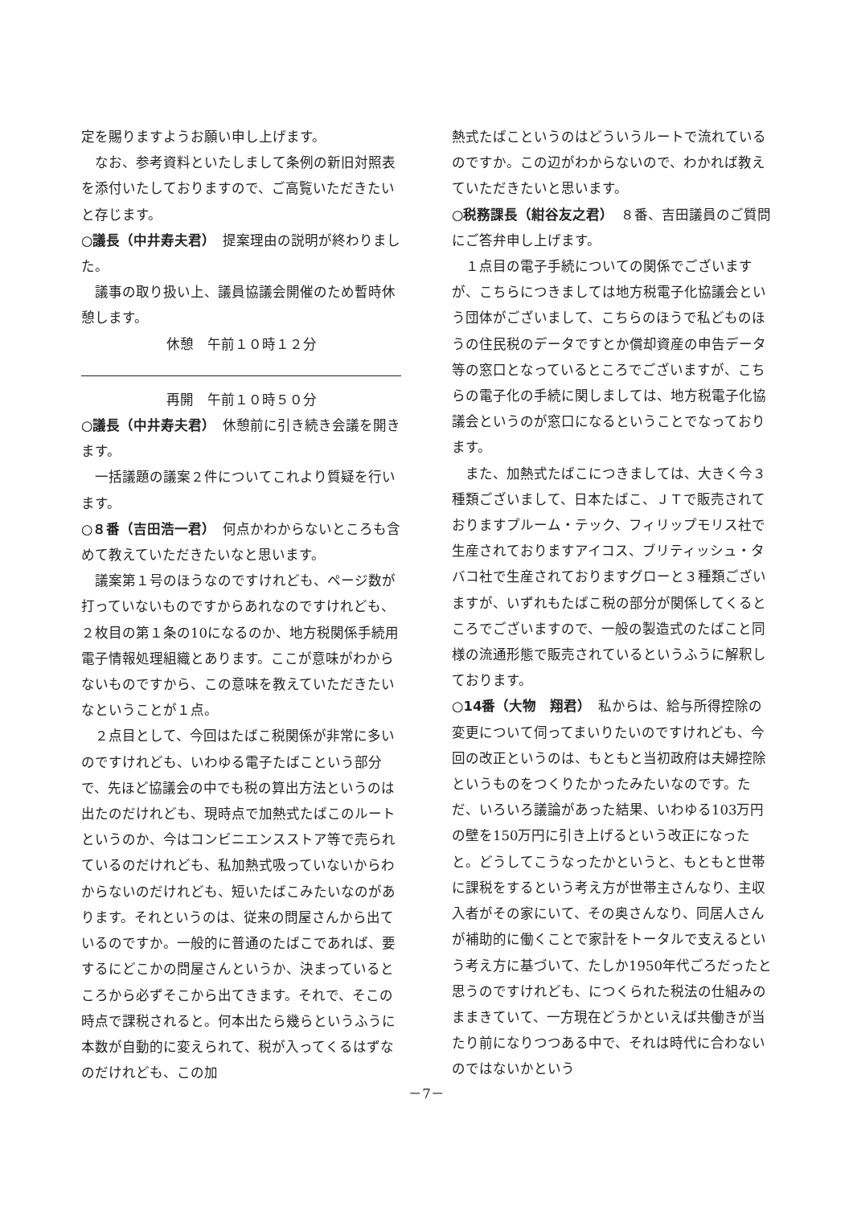定を賜りますようお願い申し上げます。
なお、参考資料といたしまして条例の新旧対照表を添付いたしておりますので、ご高覧いただきたいと存じます。
○議長（中井寿夫君）　提案理由の説明が終わりました。
議事の取り扱い上、議員協議会開催のため暫時休憩します。
休憩　午前１０時１２分
再開　午前１０時５０分
○議長（中井寿夫君）　休憩前に引き続き会議を開きます。
一括議題の議案２件についてこれより質疑を行います。
○８番（吉田浩一君）　何点かわからないところも含めて教えていただきたいなと思います。
議案第１号のほうなのですけれども、ページ数が打っていないものですからあれなのですけれども、２枚目の第１条の10になるのか、地方税関係手続用電子情報処理組織とあります。ここが意味がわからないものですから、この意味を教えていただきたいなということが１点。
２点目として、今回はたばこ税関係が非常に多いのですけれども、いわゆる電子たばこという部分で、先ほど協議会の中でも税の算出方法というのは出たのだけれども、現時点で加熱式たばこのルートというのか、今はコンビニエンスストア等で売られているのだけれども、私加熱式吸っていないからわからないのだけれども、短いたばこみたいなのがあります。それというのは、従来の問屋さんから出ているのですか。一般的に普通のたばこであれば、要するにどこかの問屋さんというか、決まっているところから必ずそこから出てきます。それで、そこの時点で課税されると。何本出たら幾らというふうに本数が自動的に変えられて、税が入ってくるはずなのだけれども、この加
熱式たばこというのはどういうルートで流れているのですか。この辺がわからないので、わかれば教えていただきたいと思います。
○税務課長（紺谷友之君）　８番、吉田議員のご質問にご答弁申し上げます。
１点目の電子手続についての関係でございますが、こちらにつきましては地方税電子化協議会という団体がございまして、こちらのほうで私どものほうの住民税のデータですとか償却資産の申告データ等の窓口となっているところでございますが、こちらの電子化の手続に関しましては、地方税電子化協議会というのが窓口になるということでなっております。
また、加熱式たばこにつきましては、大きく今３種類ございまして、日本たばこ、ＪＴで販売されておりますプルーム・テック、フィリップモリス社で生産されておりますアイコス、ブリティッシュ・タバコ社で生産されておりますグローと３種類ございますが、いずれもたばこ税の部分が関係してくるところでございますので、一般の製造式のたばこと同様の流通形態で販売されているというふうに解釈しております。
○14番（大物　翔君）　私からは、給与所得控除の変更について伺ってまいりたいのですけれども、今回の改正というのは、もともと当初政府は夫婦控除というものをつくりたかったみたいなのです。ただ、いろいろ議論があった結果、いわゆる103万円の壁を150万円に引き上げるという改正になったと。どうしてこうなったかというと、もともと世帯に課税をするという考え方が世帯主さんなり、主収入者がその家にいて、その奥さんなり、同居人さんが補助的に働くことで家計をトータルで支えるという考え方に基づいて、たしか1950年代ごろだったと思うのですけれども、につくられた税法の仕組みのままきていて、一方現在どうかといえば共働きが当たり前になりつつある中で、それは時代に合わないのではないかという
－7－